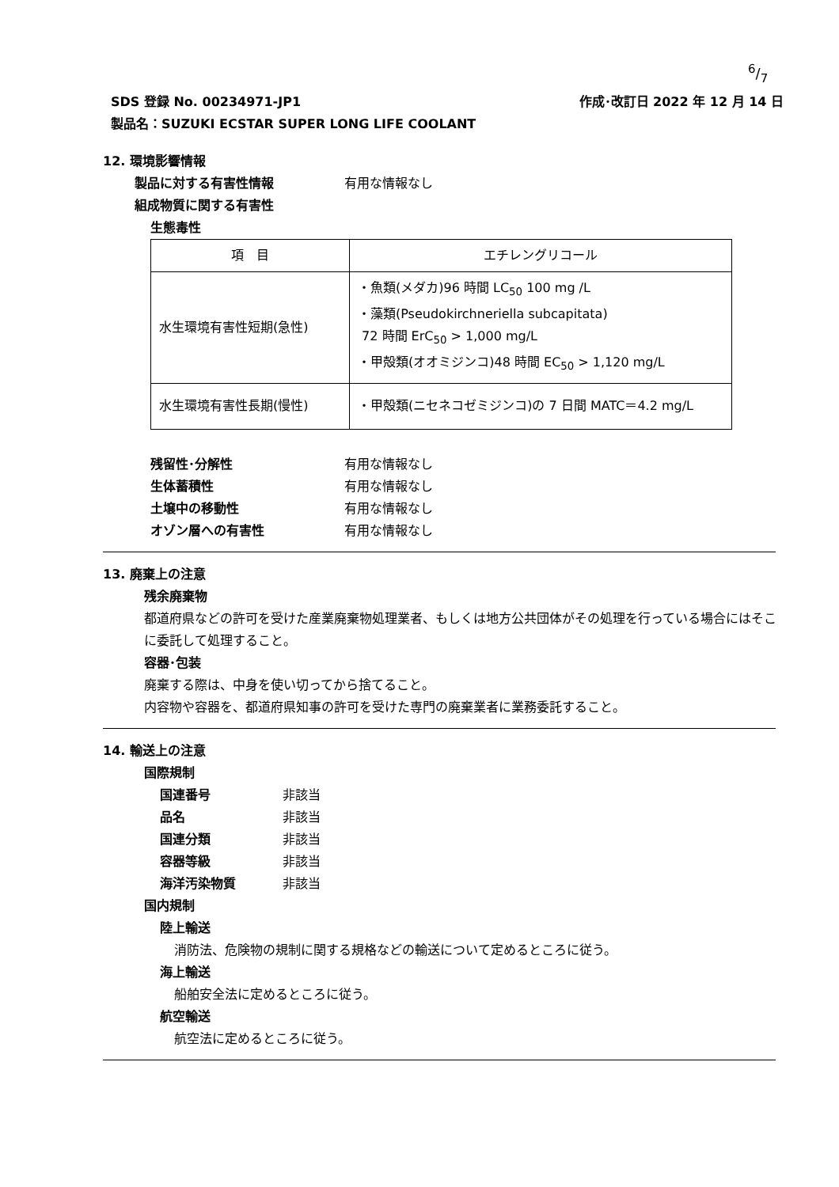6/7
作成･改訂日 2022 年 12 月 14 日 SDS 登録 No. 00234971-JP1
製品名：SUZUKI ECSTAR SUPER LONG LIFE COOLANT
12. 環境影響情報
製品に対する有害性情報 有用な情報なし
組成物質に関する有害性
生態毒性
| 項 目 | エチレングリコール |
| --- | --- |
| 水生環境有害性短期(急性) | ・魚類(メダカ)96 時間 LC<sub>50</sub> 100 mg /L ・藻類(Pseudokirchneriella subcapitata) 72 時間 ErC<sub>50</sub> > 1,000 mg/L ・甲殻類(オオミジンコ)48 時間 EC<sub>50</sub> > 1,120 mg/L |
| 水生環境有害性長期(慢性) | ・甲殻類(ニセネコゼミジンコ)の 7 日間 MATC＝4.2 mg/L |
残留性･分解性 有用な情報なし
生体蓄積性 有用な情報なし
土壌中の移動性 有用な情報なし
オゾン層への有害性 有用な情報なし
13. 廃棄上の注意
残余廃棄物
都道府県などの許可を受けた産業廃棄物処理業者、もしくは地方公共団体がその処理を行っている場合にはそこに委託して処理すること。
容器･包装
廃棄する際は、中身を使い切ってから捨てること。
内容物や容器を、都道府県知事の許可を受けた専門の廃棄業者に業務委託すること。
14. 輸送上の注意
国際規制
国連番号 非該当
品名 非該当
国連分類 非該当
容器等級 非該当
海洋汚染物質 非該当
国内規制
陸上輸送
消防法、危険物の規制に関する規格などの輸送について定めるところに従う。
海上輸送
船舶安全法に定めるところに従う。
航空輸送
航空法に定めるところに従う。